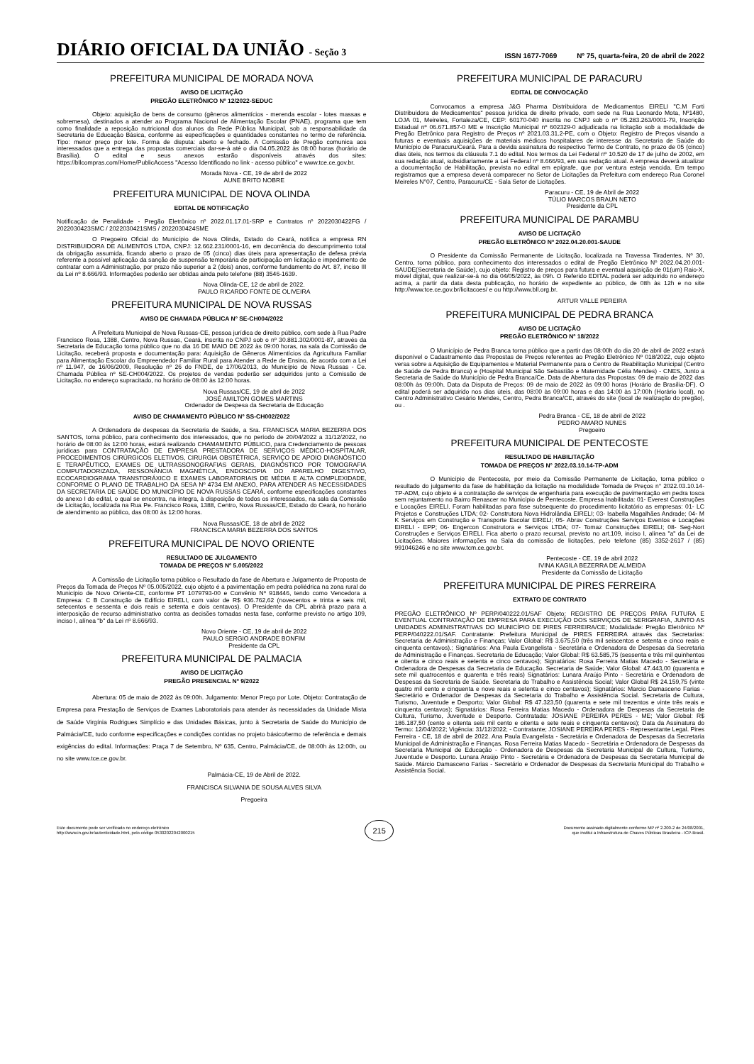DIÁRIO OFICIAL DA UNIÃO - Seção 3
ISSN 1677-7069 Nº 75, quarta-feira, 20 de abril de 2022
PREFEITURA MUNICIPAL DE MORADA NOVA
AVISO DE LICITAÇÃO
PREGÃO ELETRÔNICO Nº 12/2022-SEDUC
Objeto: aquisição de bens de consumo (gêneros alimentícios - merenda escolar - lotes massas e sobremesa), destinados a atender ao Programa Nacional de Alimentação Escolar (PNAE), programa que tem como finalidade a reposição nutricional dos alunos da Rede Pública Municipal, sob a responsabilidade da Secretaria de Educação Básica, conforme as especificações e quantidades constantes no termo de referência. Tipo: menor preço por lote. Forma de disputa: aberto e fechado. A Comissão de Pregão comunica aos interessados que a entrega das propostas comerciais dar-se-á até o dia 04.05.2022 às 08:00 horas (horário de Brasília). O edital e seus anexos estarão disponíveis através dos sites: https://bllcompras.com/Home/PublicAccess "Acesso Identificado no link - acesso público" e www.tce.ce.gov.br.
Morada Nova - CE, 19 de abril de 2022
AUNE BRITO NOBRE
PREFEITURA MUNICIPAL DE NOVA OLINDA
EDITAL DE NOTIFICAÇÃO
Notificação de Penalidade - Pregão Eletrônico nº 2022.01.17.01-SRP e Contratos nº 2022030422FG / 2022030423SMC / 2022030421SMS / 2022030424SME
O Pregoeiro Oficial do Município de Nova Olinda, Estado do Ceará, notifica a empresa RN DISTRIBUIDORA DE ALIMENTOS LTDA, CNPJ: 12.662.231/0001-16, em decorrência do descumprimento total da obrigação assumida, ficando aberto o prazo de 05 (cinco) dias úteis para apresentação de defesa prévia referente a possível aplicação da sanção de suspensão temporária de participação em licitação e impedimento de contratar com a Administração, por prazo não superior a 2 (dois) anos, conforme fundamento do Art. 87, inciso III da Lei nº 8.666/93. Informações poderão ser obtidas ainda pelo telefone (88) 3546-1639.
Nova Olinda-CE, 12 de abril de 2022.
PAULO RICARDO FONTE DE OLIVEIRA
PREFEITURA MUNICIPAL DE NOVA RUSSAS
AVISO DE CHAMADA PÚBLICA Nº SE-CH004/2022
A Prefeitura Municipal de Nova Russas-CE, pessoa jurídica de direito público, com sede à Rua Padre Francisco Rosa, 1388, Centro, Nova Russas, Ceará, inscrita no CNPJ sob o nº 30.881.302/0001-87, através da Secretaria de Educação torna público que no dia 16 DE MAIO DE 2022 às 09:00 horas, na sala da Comissão de Licitação, receberá proposta e documentação para: Aquisição de Gêneros Alimentícios da Agricultura Familiar para Alimentação Escolar do Empreendedor Familiar Rural para Atender a Rede de Ensino, de acordo com a Lei nº 11.947, de 16/06/2009, Resolução nº 26 do FNDE, de 17/06/2013, do Município de Nova Russas - Ce. Chamada Pública nº SE-CH004/2022. Os projetos de vendas poderão ser adquiridos junto a Comissão de Licitação, no endereço supracitado, no horário de 08:00 às 12:00 horas.
Nova Russas/CE, 19 de abril de 2022
JOSÉ AMILTON GOMES MARTINS
Ordenador de Despesa da Secretaria de Educação
AVISO DE CHAMAMENTO PÚBLICO Nº SS-CH002/2022
A Ordenadora de despesas da Secretaria de Saúde, a Sra. FRANCISCA MARIA BEZERRA DOS SANTOS, torna público, para conhecimento dos interessados, que no período de 20/04/2022 a 31/12/2022, no horário de 08:00 às 12:00 horas, estará realizando CHAMAMENTO PÚBLICO, para Credenciamento de pessoas jurídicas para CONTRATAÇÃO DE EMPRESA PRESTADORA DE SERVIÇOS MÉDICO-HOSPITALAR, PROCEDIMENTOS CIRÚRGICOS ELETIVOS, CIRURGIA OBSTÉTRICA, SERVIÇO DE APOIO DIAGNÓSTICO E TERAPÊUTICO, EXAMES DE ULTRASSONOGRAFIAS GERAIS, DIAGNÓSTICO POR TOMOGRAFIA COMPUTADORIZADA, RESSONÂNCIA MAGNÉTICA, ENDOSCOPIA DO APARELHO DIGESTIVO, ECOCARDIOGRAMA TRANSTORÁXICO E EXAMES LABORATORIAIS DE MÉDIA E ALTA COMPLEXIDADE, CONFORME O PLANO DE TRABALHO DA SESA Nº 4734 EM ANEXO, PARA ATENDER AS NECESSIDADES DA SECRETARIA DE SAÚDE DO MUNICÍPIO DE NOVA RUSSAS CEARÁ, conforme especificações constantes do anexo I do edital, o qual se encontra, na íntegra, à disposição de todos os interessados, na sala da Comissão de Licitação, localizada na Rua Pe. Francisco Rosa, 1388, Centro, Nova Russas/CE, Estado do Ceará, no horário de atendimento ao público, das 08:00 às 12:00 horas.
Nova Russas/CE, 18 de abril de 2022
FRANCISCA MARIA BEZERRA DOS SANTOS
PREFEITURA MUNICIPAL DE NOVO ORIENTE
RESULTADO DE JULGAMENTO
TOMADA DE PREÇOS Nº 5.005/2022
A Comissão de Licitação torna público o Resultado da fase de Abertura e Julgamento de Proposta de Preços da Tomada de Preços Nº 05.005/2022, cujo objeto é a pavimentação em pedra poliédrica na zona rural do Município de Novo Oriente-CE, conforme PT 1079793-00 e Convênio Nº 918446, tendo como Vencedora a Empresa: C B Construção de Edifício EIRELI, com valor de R$ 936.762,62 (novecentos e trinta e seis mil, setecentos e sessenta e dois reais e setenta e dois centavos). O Presidente da CPL abrirá prazo para a interposição de recurso administrativo contra as decisões tomadas nesta fase, conforme previsto no artigo 109, inciso I, alínea "b" da Lei nº 8.666/93.
Novo Oriente - CE, 19 de abril de 2022
PAULO SERGIO ANDRADE BONFIM
Presidente da CPL
PREFEITURA MUNICIPAL DE PALMACIA
AVISO DE LICITAÇÃO
PREGÃO PRESENCIAL Nº 9/2022
Abertura: 05 de maio de 2022 às 09:00h. Julgamento: Menor Preço por Lote. Objeto: Contratação de Empresa para Prestação de Serviços de Exames Laboratoriais para atender às necessidades da Unidade Mista de Saúde Virgínia Rodrigues Simplício e das Unidades Básicas, junto à Secretaria de Saúde do Município de Palmácia/CE, tudo conforme especificações e condições contidas no projeto básico/termo de referência e demais exigências do edital. Informações: Praça 7 de Setembro, Nº 635, Centro, Palmácia/CE, de 08:00h às 12:00h, ou no site www.tce.ce.gov.br.
Palmácia-CE, 19 de Abril de 2022.
FRANCISCA SILVANIA DE SOUSA ALVES SILVA
Pregoeira
PREFEITURA MUNICIPAL DE PARACURU
EDITAL DE CONVOCAÇÃO
Convocamos a empresa J&G Pharma Distribuidora de Medicamentos EIRELI "C.M Forti Distribuidora de Medicamentos" pessoa jurídica de direito privado, com sede na Rua Leonardo Mota, Nº1480, LOJA 01, Meireles, Fortaleza/CE, CEP: 60170-040 inscrita no CNPJ sob o nº 05.283.263/0001-79, Inscrição Estadual nº 06.671.857-0 ME e Inscrição Municipal nº 602329-0 adjudicada na licitação sob a modalidade de Pregão Eletrônico para Registro de Preços nº 2021.03.31.2-PE, com o Objeto: Registro de Preços visando a futuras e eventuais aquisições de materiais médicos hospitalares de interesse da Secretaria de Saúde do Município de Paracuru/Ceará. Para a devida assinatura do respectivo Termo de Contrato, no prazo de 05 (cinco) dias úteis, nos termos da cláusula 7.1 do edital. Nos termos da Lei Federal nº 10.520 de 17 de julho de 2002, em sua redação atual, subsidiariamente a Lei Federal nº 8.666/93, em sua redação atual. A empresa deverá atualizar a documentação de Habilitação, prevista no edital em epígrafe, que por ventura esteja vencida. Em tempo registramos que a empresa deverá comparecer no Setor de Licitações da Prefeitura com endereço Rua Coronel Meireles N°07, Centro, Paracuru/CE - Sala Setor de Licitações.
Paracuru - CE, 19 de Abril de 2022
TÚLIO MARCOS BRAUN NETO
Presidente da CPL
PREFEITURA MUNICIPAL DE PARAMBU
AVISO DE LICITAÇÃO
PREGÃO ELETRÔNICO Nº 2022.04.20.001-SAUDE
O Presidente da Comissão Permanente de Licitação, localizada na Travessa Tiradentes, Nº 30, Centro, torna público, para conhecimento dos interessados o edital de Pregão Eletrônico Nº 2022.04.20.001-SAUDE(Secretaria de Saúde), cujo objeto: Registro de preços para futura e eventual aquisição de 01(um) Raio-X, móvel digital, que realizar-se-á no dia 04/05/2022, às 09h. O Referido EDITAL poderá ser adquirido no endereço acima, a partir da data desta publicação, no horário de expediente ao público, de 08h às 12h e no site http://www.tce.ce.gov.br/licitacoes/ e ou http://www.bll.org.br.
ARTUR VALLE PEREIRA
PREFEITURA MUNICIPAL DE PEDRA BRANCA
AVISO DE LICITAÇÃO
PREGÃO ELETRÔNICO Nº 18/2022
O Município de Pedra Branca torna público que a partir das 08:00h do dia 20 de abril de 2022 estará disponível o Cadastramento das Propostas de Preços referentes ao Pregão Eletrônico Nº 018/2022, cujo objeto versa sobre a Aquisição de Equipamentos e Material Permanente para o Centro de Reabilitação Municipal (Centro de Saúde de Pedra Branca) e (Hospital Municipal São Sebastião e Maternidade Célia Mendes) - CNES, Junto a Secretaria de Saúde do Município de Pedra Branca/Ce. Data de Abertura das Propostas: 09 de maio de 2022 das 08:00h às 09:00h. Data da Disputa de Preços: 09 de maio de 2022 às 09:00 horas (Horário de Brasília-DF). O edital poderá ser adquirido nos dias úteis, das 08:00 às 09:00 horas e das 14:00 às 17:00h (Horário local), no Centro Administrativo Cesário Mendes, Centro, Pedra Branca/CE, através do site (local de realização do pregão), ou .
Pedra Branca - CE, 18 de abril de 2022
PEDRO AMARO NUNES
Pregoeiro
PREFEITURA MUNICIPAL DE PENTECOSTE
RESULTADO DE HABILITAÇÃO
TOMADA DE PREÇOS N° 2022.03.10.14-TP-ADM
O Município de Pentecoste, por meio da Comissão Permanente de Licitação, torna público o resultado do julgamento da fase de habilitação da licitação na modalidade Tomada de Preços n° 2022.03.10.14-TP-ADM, cujo objeto é a contratação de serviços de engenharia para execução de pavimentação em pedra tosca sem rejuntamento no Bairro Renascer no Município de Pentecoste. Empresa Inabilitada: 01- Everest Construções e Locações EIRELI. Foram habilitadas para fase subsequente do procedimento licitatório as empresas: 01- LC Projetos e Construções LTDA; 02- Construtora Nova Hidrolândia EIRELI; 03- Isabella Magalhães Andrade; 04- M K Serviços em Construção e Transporte Escolar EIRELI; 05- Abrav Construções Serviços Eventos e Locações EIRELI - EPP; 06- Engercon Construtora e Serviços LTDA; 07- Tomaz Construções EIRELI; 08- Seg-Nort Construções e Serviços EIRELI. Fica aberto o prazo recursal, previsto no art.109, inciso I, alínea "a" da Lei de Licitações. Maiores informações na Sala da comissão de licitações, pelo telefone (85) 3352-2617 / (85) 991046246 e no site www.tcm.ce.gov.br.
Pentecoste - CE, 19 de abril 2022
IVINA KAGILA BEZERRA DE ALMEIDA
Presidente da Comissão de Licitação
PREFEITURA MUNICIPAL DE PIRES FERREIRA
EXTRATO DE CONTRATO
PREGÃO ELETRÔNICO Nº PERP/040222.01/SAF Objeto: REGISTRO DE PREÇOS PARA FUTURA E EVENTUAL CONTRATAÇÃO DE EMPRESA PARA EXECUÇÃO DOS SERVIÇOS DE SERIGRAFIA, JUNTO AS UNIDADES ADMINISTRATIVAS DO MUNICÍPIO DE PIRES FERREIRA/CE; Modalidade: Pregão Eletrônico Nº PERP/040222.01/SAF. Contratante: Prefeitura Municipal de PIRES FERREIRA através das Secretarias: Secretaria de Administração e Finanças; Valor Global: R$ 3.675,50 (três mil seiscentos e setenta e cinco reais e cinquenta centavos).; Signatários: Ana Paula Evangelista - Secretária e Ordenadora de Despesas da Secretaria de Administração e Finanças. Secretaria de Educação; Valor Global: R$ 63.585,75 (sessenta e três mil quinhentos e oitenta e cinco reais e setenta e cinco centavos); Signatários: Rosa Ferreira Matias Macedo - Secretária e Ordenadora de Despesas da Secretaria de Educação. Secretaria de Saúde; Valor Global: 47.443,00 (quarenta e sete mil quatrocentos e quarenta e três reais) Signatários: Lunara Araújo Pinto - Secretária e Ordenadora de Despesas da Secretaria de Saúde. Secretaria do Trabalho e Assistência Social; Valor Global R$ 24.159,75 (vinte quatro mil cento e cinquenta e nove reais e setenta e cinco centavos); Signatários: Marcio Damasceno Farias - Secretário e Ordenador de Despesas da Secretaria do Trabalho e Assistência Social. Secretaria de Cultura, Turismo, Juventude e Desporto; Valor Global: R$ 47.323,50 (quarenta e sete mil trezentos e vinte três reais e cinquenta centavos); Signatários: Rosa Ferreira Matias Macedo - Ordenadora de Despesas da Secretaria de Cultura, Turismo, Juventude e Desporto. Contratada: JOSIANE PEREIRA PERES - ME; Valor Global: R$ 186.187,50 (cento e oitenta seis mil cento e oitenta e sete reais e cinquenta centavos); Data da Assinatura do Termo: 12/04/2022; Vigência: 31/12/2022; - Contratante; JOSIANE PEREIRA PERES - Representante Legal. Pires Ferreira - CE, 18 de abril de 2022. Ana Paula Evangelista - Secretária e Ordenadora de Despesas da Secretaria Municipal de Administração e Finanças. Rosa Ferreira Matias Macedo - Secretária e Ordenadora de Despesas da Secretaria Municipal de Educação - Ordenadora de Despesas da Secretaria Municipal de Cultura, Turismo, Juventude e Desporto. Lunara Araújo Pinto - Secretária e Ordenadora de Despesas da Secretaria Municipal de Saúde. Márcio Damasceno Farias - Secretário e Ordenador de Despesas da Secretaria Municipal do Trabalho e Assistência Social.
Este documento pode ser verificado no endereço eletrônico
http://www.in.gov.br/autenticidade.html, pelo código 05302022042000215
215
Documento assinado digitalmente conforme MP nº 2.200-2 de 24/08/2001,
que institui a Infraestrutura de Chaves Públicas Brasileira - ICP-Brasil.